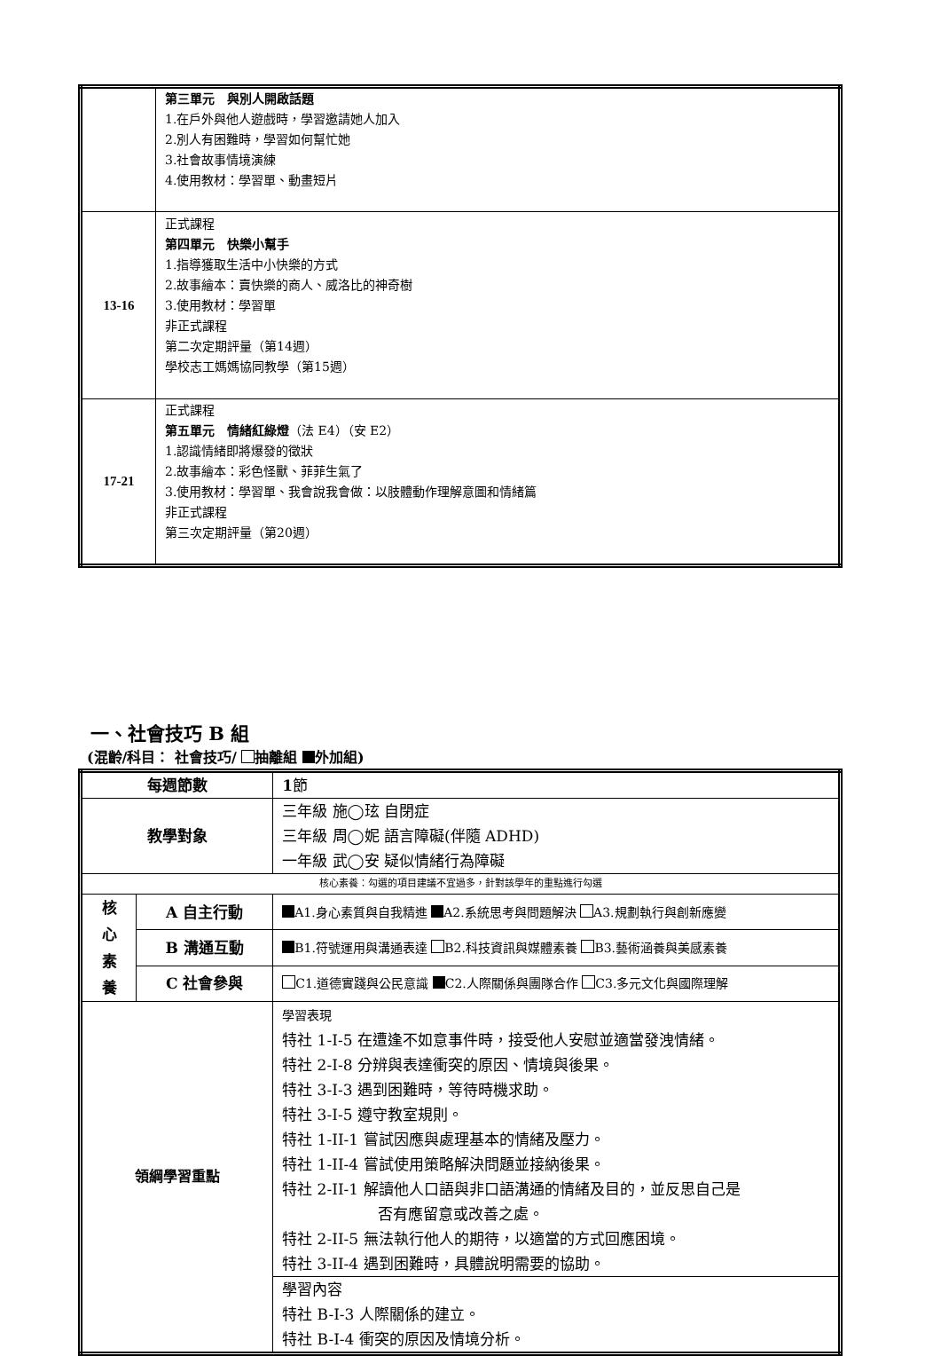| | 第三單元 與別人開啟話題 1.在戶外與他人遊戲時，學習邀請她人加入 2.別人有困難時，學習如何幫忙她 3.社會故事情境演練 4.使用教材：學習單、動畫短片 |
| 13-16 | 正式課程 第四單元 快樂小幫手 1.指導獲取生活中小快樂的方式 2.故事繪本：賣快樂的商人、威洛比的神奇樹 3.使用教材：學習單 非正式課程 第二次定期評量（第14週） 學校志工媽媽協同教學（第15週） |
| 17-21 | 正式課程 第五單元 情緒紅綠燈 （法 E4）（安 E2） 1.認識情緒即將爆發的徵狀 2.故事繪本：彩色怪獸、菲菲生氣了 3.使用教材：學習單、我會說我會做：以肢體動作理解意圖和情緒篇 非正式課程 第三次定期評量（第20週） |
一、社會技巧 B 組
(混齡/科目： 社會技巧/ 抽離組 外加組)
| 每週節數 | | 1 節 |
| 教學對象 | | 三年級 施◯玹 自閉症 三年級 周◯妮 語言障礙(伴隨 ADHD) 一年級 武◯安 疑似情緒行為障礙 |
| 核心素養：勾選的項目建議不宜過多，針對該學年的重點進行勾選 | | |
| 核 心 素 養 | A 自主行動 | A1.身心素質與自我精進 A2.系統思考與問題解決 A3.規劃執行與創新應變 |
| | B 溝通互動 | B1.符號運用與溝通表達 B2.科技資訊與媒體素養 B3.藝術涵養與美感素養 |
| | C 社會參與 | C1.道德實踐與公民意識 C2.人際關係與團隊合作 C3.多元文化與國際理解 |
| 領綱學習重點 | | 學習表現 特社 1-I-5 在遭逢不如意事件時，接受他人安慰並適當發洩情緒。 特社 2-I-8 分辨與表達衝突的原因、情境與後果。 特社 3-I-3 遇到困難時，等待時機求助。 特社 3-I-5 遵守教室規則。 特社 1-II-1 嘗試因應與處理基本的情緒及壓力。 特社 1-II-4 嘗試使用策略解決問題並接納後果。 特社 2-II-1 解讀他人口語與非口語溝通的情緒及目的，並反思自己是 否有應留意或改善之處。 特社 2-II-5 無法執行他人的期待，以適當的方式回應困境。 特社 3-II-4 遇到困難時，具體說明需要的協助。 |
| | | 學習內容 特社 B-Ⅰ-3 人際關係的建立。 特社 B-Ⅰ-4 衝突的原因及情境分析。 |